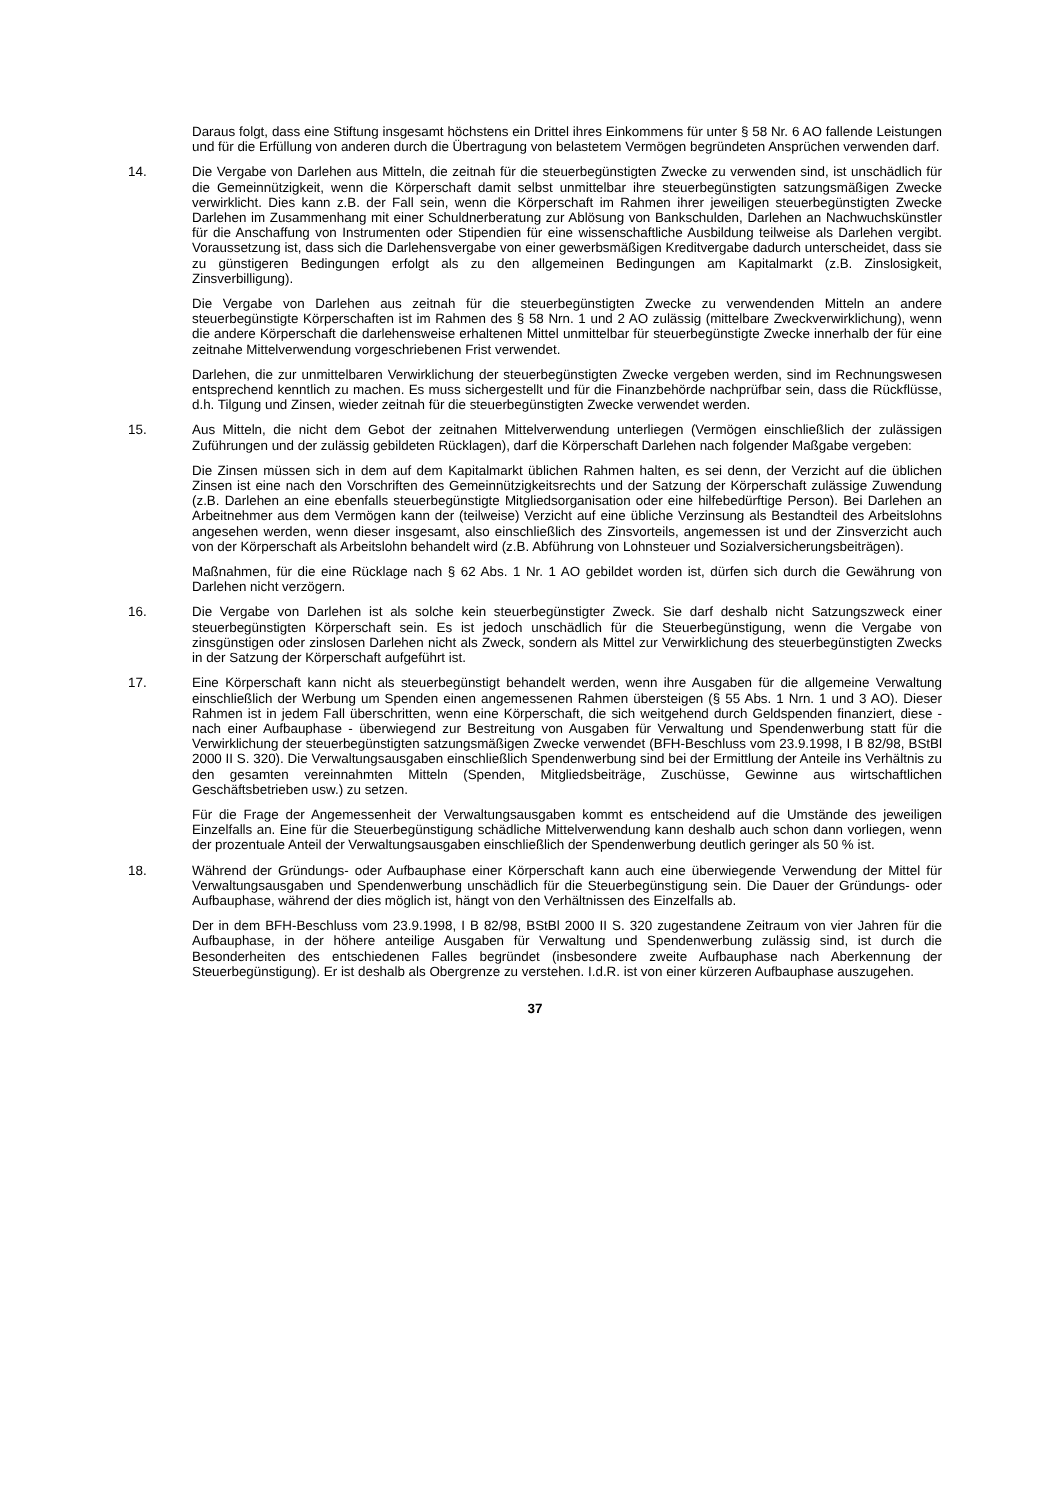Daraus folgt, dass eine Stiftung insgesamt höchstens ein Drittel ihres Einkommens für unter § 58 Nr. 6 AO fallende Leistungen und für die Erfüllung von anderen durch die Übertragung von belastetem Vermögen begründeten Ansprüchen verwenden darf.
14. Die Vergabe von Darlehen aus Mitteln, die zeitnah für die steuerbegünstigten Zwecke zu verwenden sind, ist unschädlich für die Gemeinnützigkeit, wenn die Körperschaft damit selbst unmittelbar ihre steuerbegünstigten satzungsmäßigen Zwecke verwirklicht. Dies kann z.B. der Fall sein, wenn die Körperschaft im Rahmen ihrer jeweiligen steuerbegünstigten Zwecke Darlehen im Zusammenhang mit einer Schuldnerberatung zur Ablösung von Bankschulden, Darlehen an Nachwuchskünstler für die Anschaffung von Instrumenten oder Stipendien für eine wissenschaftliche Ausbildung teilweise als Darlehen vergibt. Voraussetzung ist, dass sich die Darlehensvergabe von einer gewerbsmäßigen Kreditvergabe dadurch unterscheidet, dass sie zu günstigeren Bedingungen erfolgt als zu den allgemeinen Bedingungen am Kapitalmarkt (z.B. Zinslosigkeit, Zinsverbilligung).
Die Vergabe von Darlehen aus zeitnah für die steuerbegünstigten Zwecke zu verwendenden Mitteln an andere steuerbegünstigte Körperschaften ist im Rahmen des § 58 Nrn. 1 und 2 AO zulässig (mittelbare Zweckverwirklichung), wenn die andere Körperschaft die darlehensweise erhaltenen Mittel unmittelbar für steuerbegünstigte Zwecke innerhalb der für eine zeitnahe Mittelverwendung vorgeschriebenen Frist verwendet.
Darlehen, die zur unmittelbaren Verwirklichung der steuerbegünstigten Zwecke vergeben werden, sind im Rechnungswesen entsprechend kenntlich zu machen. Es muss sichergestellt und für die Finanzbehörde nachprüfbar sein, dass die Rückflüsse, d.h. Tilgung und Zinsen, wieder zeitnah für die steuerbegünstigten Zwecke verwendet werden.
15. Aus Mitteln, die nicht dem Gebot der zeitnahen Mittelverwendung unterliegen (Vermögen einschließlich der zulässigen Zuführungen und der zulässig gebildeten Rücklagen), darf die Körperschaft Darlehen nach folgender Maßgabe vergeben:
Die Zinsen müssen sich in dem auf dem Kapitalmarkt üblichen Rahmen halten, es sei denn, der Verzicht auf die üblichen Zinsen ist eine nach den Vorschriften des Gemeinnützigkeitsrechts und der Satzung der Körperschaft zulässige Zuwendung (z.B. Darlehen an eine ebenfalls steuerbegünstigte Mitgliedsorganisation oder eine hilfebedürftige Person). Bei Darlehen an Arbeitnehmer aus dem Vermögen kann der (teilweise) Verzicht auf eine übliche Verzinsung als Bestandteil des Arbeitslohns angesehen werden, wenn dieser insgesamt, also einschließlich des Zinsvorteils, angemessen ist und der Zinsverzicht auch von der Körperschaft als Arbeitslohn behandelt wird (z.B. Abführung von Lohnsteuer und Sozialversicherungsbeiträgen).
Maßnahmen, für die eine Rücklage nach § 62 Abs. 1 Nr. 1 AO gebildet worden ist, dürfen sich durch die Gewährung von Darlehen nicht verzögern.
16. Die Vergabe von Darlehen ist als solche kein steuerbegünstigter Zweck. Sie darf deshalb nicht Satzungszweck einer steuerbegünstigten Körperschaft sein. Es ist jedoch unschädlich für die Steuerbegünstigung, wenn die Vergabe von zinsgünstigen oder zinslosen Darlehen nicht als Zweck, sondern als Mittel zur Verwirklichung des steuerbegünstigten Zwecks in der Satzung der Körperschaft aufgeführt ist.
17. Eine Körperschaft kann nicht als steuerbegünstigt behandelt werden, wenn ihre Ausgaben für die allgemeine Verwaltung einschließlich der Werbung um Spenden einen angemessenen Rahmen übersteigen (§ 55 Abs. 1 Nrn. 1 und 3 AO). Dieser Rahmen ist in jedem Fall überschritten, wenn eine Körperschaft, die sich weitgehend durch Geldspenden finanziert, diese - nach einer Aufbauphase - überwiegend zur Bestreitung von Ausgaben für Verwaltung und Spendenwerbung statt für die Verwirklichung der steuerbegünstigten satzungsmäßigen Zwecke verwendet (BFH-Beschluss vom 23.9.1998, I B 82/98, BStBl 2000 II S. 320). Die Verwaltungsausgaben einschließlich Spendenwerbung sind bei der Ermittlung der Anteile ins Verhältnis zu den gesamten vereinnahmten Mitteln (Spenden, Mitgliedsbeiträge, Zuschüsse, Gewinne aus wirtschaftlichen Geschäftsbetrieben usw.) zu setzen.
Für die Frage der Angemessenheit der Verwaltungsausgaben kommt es entscheidend auf die Umstände des jeweiligen Einzelfalls an. Eine für die Steuerbegünstigung schädliche Mittelverwendung kann deshalb auch schon dann vorliegen, wenn der prozentuale Anteil der Verwaltungsausgaben einschließlich der Spendenwerbung deutlich geringer als 50 % ist.
18. Während der Gründungs- oder Aufbauphase einer Körperschaft kann auch eine überwiegende Verwendung der Mittel für Verwaltungsausgaben und Spendenwerbung unschädlich für die Steuerbegünstigung sein. Die Dauer der Gründungs- oder Aufbauphase, während der dies möglich ist, hängt von den Verhältnissen des Einzelfalls ab.
Der in dem BFH-Beschluss vom 23.9.1998, I B 82/98, BStBl 2000 II S. 320 zugestandene Zeitraum von vier Jahren für die Aufbauphase, in der höhere anteilige Ausgaben für Verwaltung und Spendenwerbung zulässig sind, ist durch die Besonderheiten des entschiedenen Falles begründet (insbesondere zweite Aufbauphase nach Aberkennung der Steuerbegünstigung). Er ist deshalb als Obergrenze zu verstehen. I.d.R. ist von einer kürzeren Aufbauphase auszugehen.
37